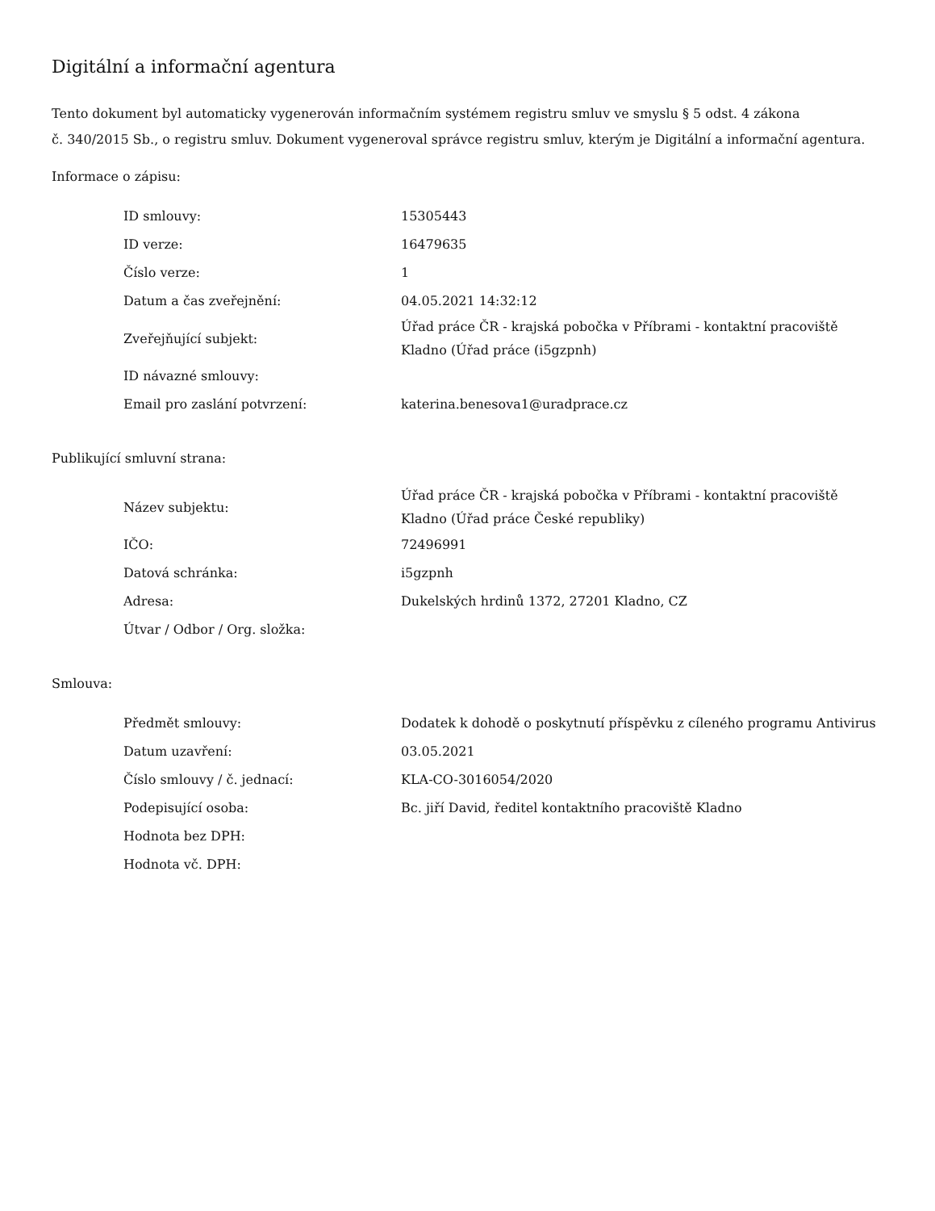Digitální a informační agentura
Tento dokument byl automaticky vygenerován informačním systémem registru smluv ve smyslu § 5 odst. 4 zákona
č. 340/2015 Sb., o registru smluv. Dokument vygeneroval správce registru smluv, kterým je Digitální a informační agentura.
Informace o zápisu:
| ID smlouvy: | 15305443 |
| ID verze: | 16479635 |
| Číslo verze: | 1 |
| Datum a čas zveřejnění: | 04.05.2021 14:32:12 |
| Zveřejňující subjekt: | Úřad práce ČR - krajská pobočka v Příbrami - kontaktní pracoviště Kladno (Úřad práce (i5gzpnh) |
| ID návazné smlouvy: | |
| Email pro zaslání potvrzení: | katerina.benesova1@uradprace.cz |
Publikující smluvní strana:
| Název subjektu: | Úřad práce ČR - krajská pobočka v Příbrami - kontaktní pracoviště Kladno (Úřad práce České republiky) |
| IČO: | 72496991 |
| Datová schránka: | i5gzpnh |
| Adresa: | Dukelských hrdinů 1372, 27201 Kladno, CZ |
| Útvar / Odbor / Org. složka: | |
Smlouva:
| Předmět smlouvy: | Dodatek k dohodě o poskytnutí příspěvku z cíleného programu Antivirus |
| Datum uzavření: | 03.05.2021 |
| Číslo smlouvy / č. jednací: | KLA-CO-3016054/2020 |
| Podepisující osoba: | Bc. jiří David, ředitel kontaktního pracoviště Kladno |
| Hodnota bez DPH: | |
| Hodnota vč. DPH: | |